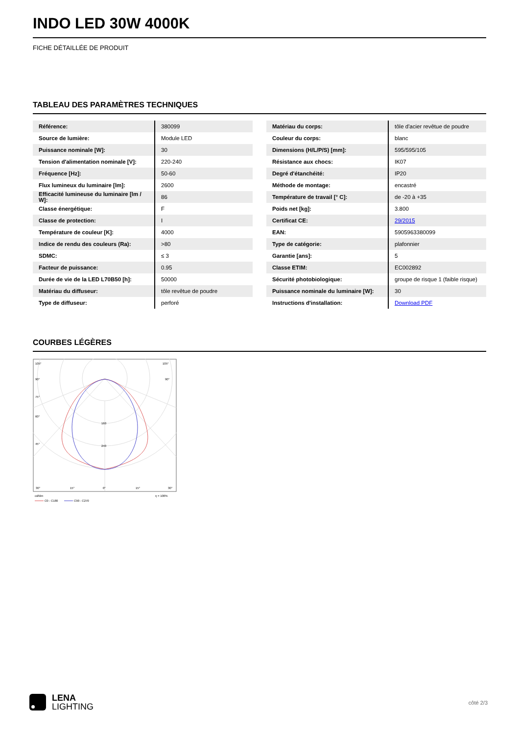INDO LED 30W 4000K
FICHE DÉTAILLÉE DE PRODUIT
TABLEAU DES PARAMÈTRES TECHNIQUES
| Référence: | 380099 |
| Source de lumière: | Module LED |
| Puissance nominale [W]: | 30 |
| Tension d'alimentation nominale [V]: | 220-240 |
| Fréquence [Hz]: | 50-60 |
| Flux lumineux du luminaire [lm]: | 2600 |
| Efficacité lumineuse du luminaire [lm / W]: | 86 |
| Classe énergétique: | F |
| Classe de protection: | I |
| Température de couleur [K]: | 4000 |
| Indice de rendu des couleurs (Ra): | >80 |
| SDMC: | ≤ 3 |
| Facteur de puissance: | 0.95 |
| Durée de vie de la LED L70B50 [h]: | 50000 |
| Matériau du diffuseur: | tôle revêtue de poudre |
| Type de diffuseur: | perforé |
| Matériau du corps: | tôle d'acier revêtue de poudre |
| Couleur du corps: | blanc |
| Dimensions (H/L/P/S) [mm]: | 595/595/105 |
| Résistance aux chocs: | IK07 |
| Degré d'étanchéité: | IP20 |
| Méthode de montage: | encastré |
| Température de travail [° C]: | de -20 à +35 |
| Poids net [kg]: | 3.800 |
| Certificat CE: | 29/2015 |
| EAN: | 5905963380099 |
| Type de catégorie: | plafonnier |
| Garantie [ans]: | 5 |
| Classe ETIM: | EC002892 |
| Sécurité photobiologique: | groupe de risque 1 (faible risque) |
| Puissance nominale du luminaire [W]: | 30 |
| Instructions d'installation: | Download PDF |
COURBES LÉGÈRES
105°
105°
90°
90°
75°
60°
45°
160
240
30°
15°
0°
15°
30°
cd/klm
η = 100%
C0 - C180
C90 - C270
LENA
LIGHTING
côté 2/3